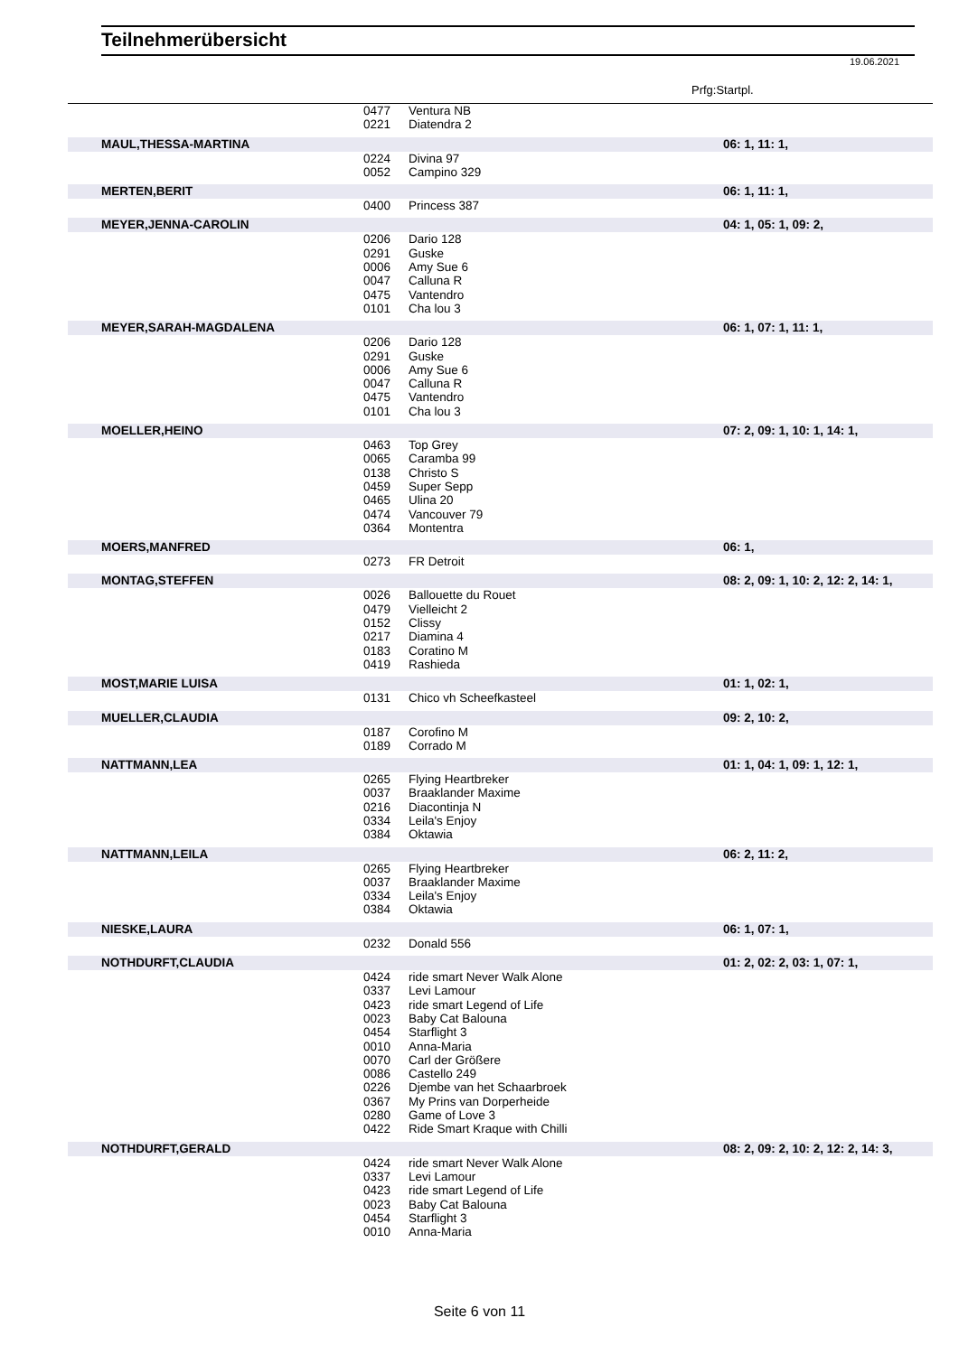Teilnehmerübersicht
19.06.2021
Prfg:Startpl.
| | 0477 | Ventura NB | |
| | 0221 | Diatendra 2 | |
| MAUL,THESSA-MARTINA | | | 06: 1, 11: 1, |
| | 0224 | Divina 97 | |
| | 0052 | Campino 329 | |
| MERTEN,BERIT | | | 06: 1, 11: 1, |
| | 0400 | Princess 387 | |
| MEYER,JENNA-CAROLIN | | | 04: 1, 05: 1, 09: 2, |
| | 0206 | Dario 128 | |
| | 0291 | Guske | |
| | 0006 | Amy Sue 6 | |
| | 0047 | Calluna R | |
| | 0475 | Vantendro | |
| | 0101 | Cha lou 3 | |
| MEYER,SARAH-MAGDALENA | | | 06: 1, 07: 1, 11: 1, |
| | 0206 | Dario 128 | |
| | 0291 | Guske | |
| | 0006 | Amy Sue 6 | |
| | 0047 | Calluna R | |
| | 0475 | Vantendro | |
| | 0101 | Cha lou 3 | |
| MOELLER,HEINO | | | 07: 2, 09: 1, 10: 1, 14: 1, |
| | 0463 | Top Grey | |
| | 0065 | Caramba 99 | |
| | 0138 | Christo S | |
| | 0459 | Super Sepp | |
| | 0465 | Ulina 20 | |
| | 0474 | Vancouver 79 | |
| | 0364 | Montentra | |
| MOERS,MANFRED | | | 06: 1, |
| | 0273 | FR Detroit | |
| MONTAG,STEFFEN | | | 08: 2, 09: 1, 10: 2, 12: 2, 14: 1, |
| | 0026 | Ballouette du Rouet | |
| | 0479 | Vielleicht 2 | |
| | 0152 | Clissy | |
| | 0217 | Diamina 4 | |
| | 0183 | Coratino M | |
| | 0419 | Rashieda | |
| MOST,MARIE LUISA | | | 01: 1, 02: 1, |
| | 0131 | Chico vh Scheefkasteel | |
| MUELLER,CLAUDIA | | | 09: 2, 10: 2, |
| | 0187 | Corofino M | |
| | 0189 | Corrado M | |
| NATTMANN,LEA | | | 01: 1, 04: 1, 09: 1, 12: 1, |
| | 0265 | Flying Heartbreker | |
| | 0037 | Braaklander Maxime | |
| | 0216 | Diacontinja N | |
| | 0334 | Leila's Enjoy | |
| | 0384 | Oktawia | |
| NATTMANN,LEILA | | | 06: 2, 11: 2, |
| | 0265 | Flying Heartbreker | |
| | 0037 | Braaklander Maxime | |
| | 0334 | Leila's Enjoy | |
| | 0384 | Oktawia | |
| NIESKE,LAURA | | | 06: 1, 07: 1, |
| | 0232 | Donald 556 | |
| NOTHDURFT,CLAUDIA | | | 01: 2, 02: 2, 03: 1, 07: 1, |
| | 0424 | ride smart Never Walk Alone | |
| | 0337 | Levi Lamour | |
| | 0423 | ride smart Legend of Life | |
| | 0023 | Baby Cat Balouna | |
| | 0454 | Starflight 3 | |
| | 0010 | Anna-Maria | |
| | 0070 | Carl der Größere | |
| | 0086 | Castello 249 | |
| | 0226 | Djembe van het Schaarbroek | |
| | 0367 | My Prins van Dorperheide | |
| | 0280 | Game of Love 3 | |
| | 0422 | Ride Smart Kraque with Chilli | |
| NOTHDURFT,GERALD | | | 08: 2, 09: 2, 10: 2, 12: 2, 14: 3, |
| | 0424 | ride smart Never Walk Alone | |
| | 0337 | Levi Lamour | |
| | 0423 | ride smart Legend of Life | |
| | 0023 | Baby Cat Balouna | |
| | 0454 | Starflight 3 | |
| | 0010 | Anna-Maria | |
Seite 6 von 11